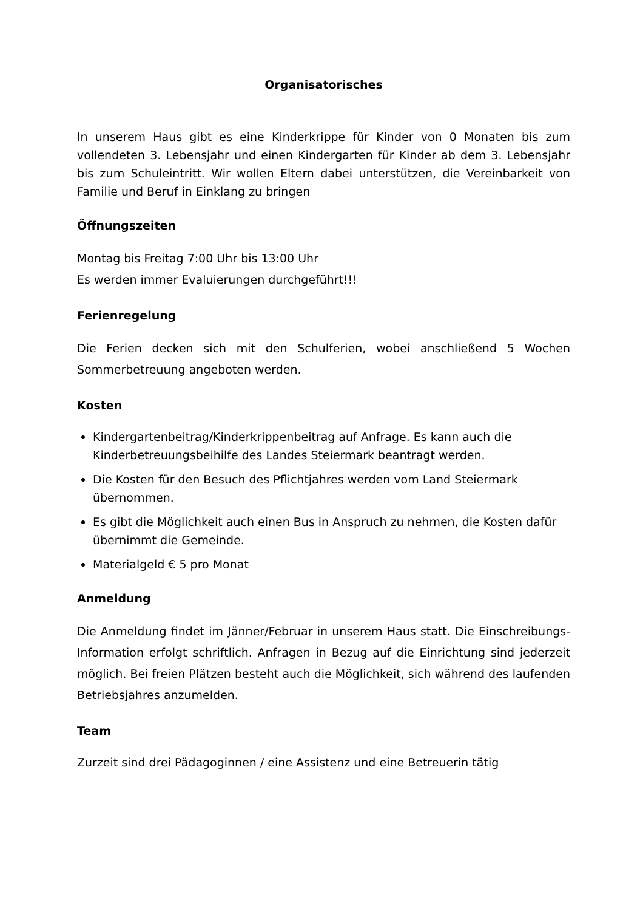Organisatorisches
In unserem Haus gibt es eine Kinderkrippe für Kinder von 0 Monaten bis zum vollendeten 3. Lebensjahr und einen Kindergarten für Kinder ab dem 3. Lebensjahr bis zum Schuleintritt. Wir wollen Eltern dabei unterstützen, die Vereinbarkeit von Familie und Beruf in Einklang zu bringen
Öffnungszeiten
Montag bis Freitag 7:00 Uhr bis 13:00 Uhr
Es werden immer Evaluierungen durchgeführt!!!
Ferienregelung
Die Ferien decken sich mit den Schulferien, wobei anschließend 5 Wochen Sommerbetreuung angeboten werden.
Kosten
Kindergartenbeitrag/Kinderkrippenbeitrag auf Anfrage. Es kann auch die Kinderbetreuungsbeihilfe des Landes Steiermark beantragt werden.
Die Kosten für den Besuch des Pflichtjahres werden vom Land Steiermark übernommen.
Es gibt die Möglichkeit auch einen Bus in Anspruch zu nehmen, die Kosten dafür übernimmt die Gemeinde.
Materialgeld € 5 pro Monat
Anmeldung
Die Anmeldung findet im Jänner/Februar in unserem Haus statt. Die Einschreibungs- Information erfolgt schriftlich. Anfragen in Bezug auf die Einrichtung sind jederzeit möglich. Bei freien Plätzen besteht auch die Möglichkeit, sich während des laufenden Betriebsjahres anzumelden.
Team
Zurzeit sind drei Pädagoginnen / eine Assistenz und eine Betreuerin tätig